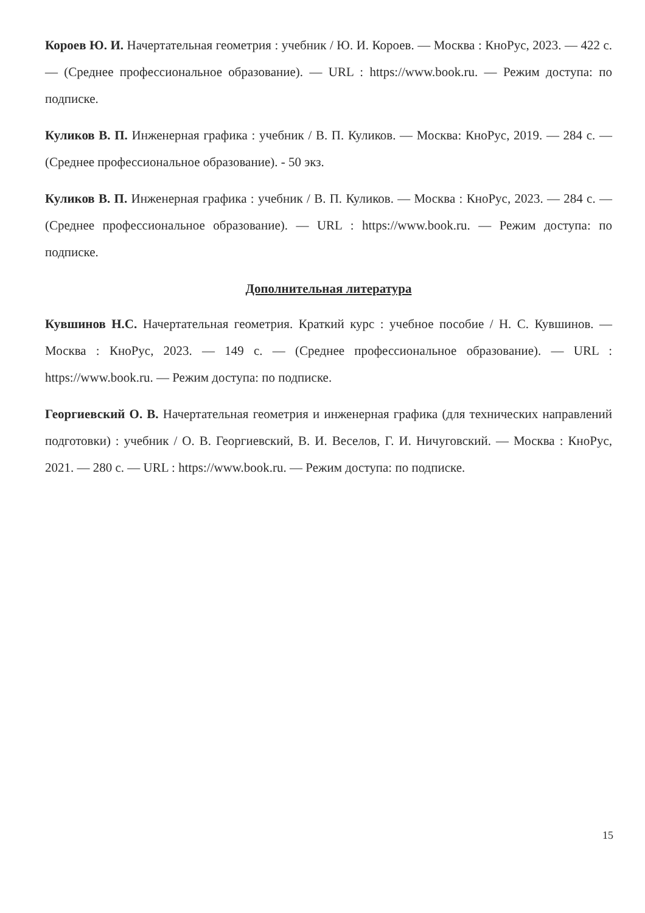Короев Ю. И. Начертательная геометрия : учебник / Ю. И. Короев. — Москва : КноРус, 2023. — 422 с. — (Среднее профессиональное образование). — URL : https://www.book.ru. — Режим доступа: по подписке.
Куликов В. П. Инженерная графика : учебник / В. П. Куликов. — Москва: КноРус, 2019. — 284 с. — (Среднее профессиональное образование). - 50 экз.
Куликов В. П. Инженерная графика : учебник / В. П. Куликов. — Москва : КноРус, 2023. — 284 с. — (Среднее профессиональное образование). — URL : https://www.book.ru. — Режим доступа: по подписке.
Дополнительная литература
Кувшинов Н.С. Начертательная геометрия. Краткий курс : учебное пособие / Н. С. Кувшинов. — Москва : КноРус, 2023. — 149 с. — (Среднее профессиональное образование). — URL : https://www.book.ru. — Режим доступа: по подписке.
Георгиевский О. В. Начертательная геометрия и инженерная графика (для технических направлений подготовки) : учебник / О. В. Георгиевский, В. И. Веселов, Г. И. Ничуговский. — Москва : КноРус, 2021. — 280 с. — URL : https://www.book.ru. — Режим доступа: по подписке.
15